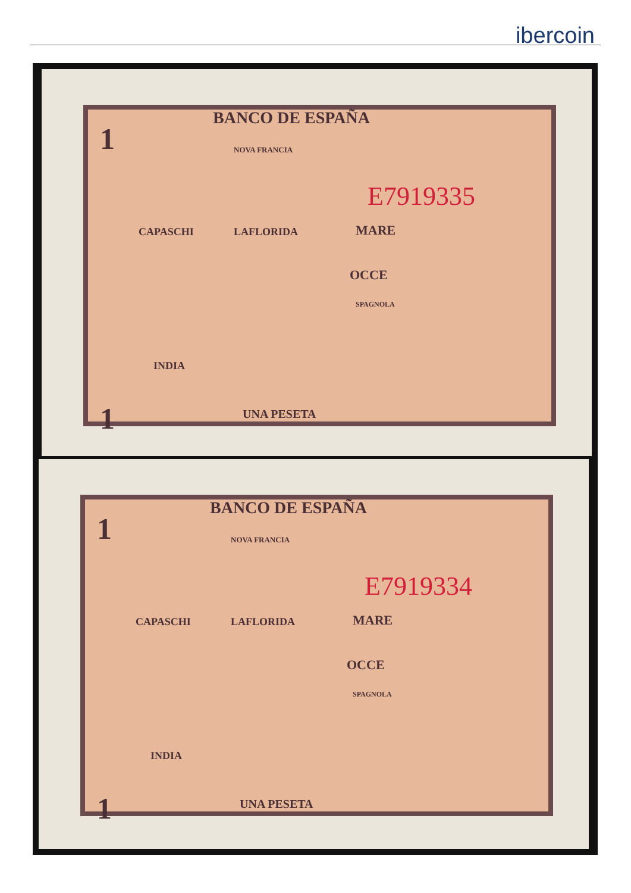ibercoin
BANCO DE ESPAÑA
1 NOVA FRANCIA
CAPASCHI LAFLORIDA MARE
OCCE
SPAGNOLA
INDIA
1 UNA PESETA
E7919335
BANCO DE ESPAÑA
1 NOVA FRANCIA
CAPASCHI LAFLORIDA MARE
OCCE
SPAGNOLA
INDIA
1 UNA PESETA
E7919334